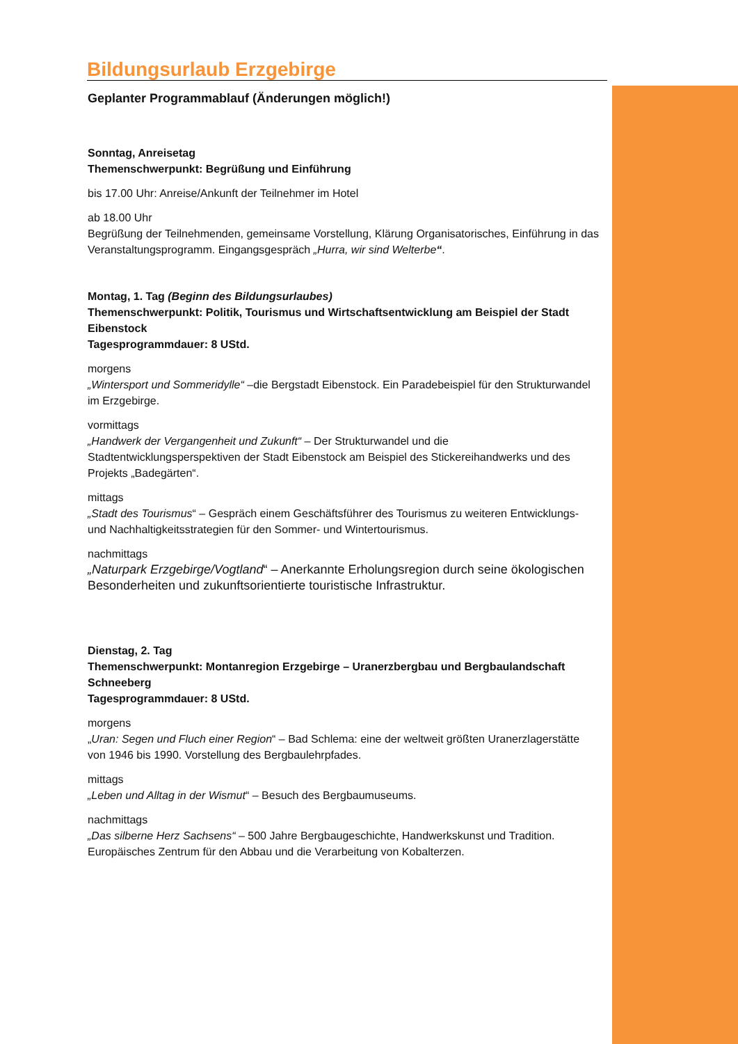Bildungsurlaub Erzgebirge
Geplanter Programmablauf (Änderungen möglich!)
Sonntag, Anreisetag
Themenschwerpunkt: Begrüßung und Einführung
bis 17.00 Uhr: Anreise/Ankunft der Teilnehmer im Hotel
ab 18.00 Uhr
Begrüßung der Teilnehmenden, gemeinsame Vorstellung, Klärung Organisatorisches, Einführung in das Veranstaltungsprogramm. Eingangsgespräch „Hurra, wir sind Welterbe“.
Montag, 1. Tag (Beginn des Bildungsurlaubes)
Themenschwerpunkt: Politik, Tourismus und Wirtschaftsentwicklung am Beispiel der Stadt Eibenstock
Tagesprogrammdauer: 8 UStd.
morgens
„Wintersport und Sommeridylle“ –die Bergstadt Eibenstock. Ein Paradebeispiel für den Strukturwandel im Erzgebirge.
vormittags
„Handwerk der Vergangenheit und Zukunft“ – Der Strukturwandel und die Stadtentwicklungsperspektiven der Stadt Eibenstock am Beispiel des Stickereihandwerks und des Projekts „Badegärten“.
mittags
„Stadt des Tourismus“ – Gespräch einem Geschäftsführer des Tourismus zu weiteren Entwicklungs- und Nachhaltigkeitsstrategien für den Sommer- und Wintertourismus.
nachmittags
„Naturpark Erzgebirge/Vogtland“ – Anerkannte Erholungsregion durch seine ökologischen Besonderheiten und zukunftsorientierte touristische Infrastruktur.
Dienstag, 2. Tag
Themenschwerpunkt: Montanregion Erzgebirge – Uranerzbergbau und Bergbaulandschaft Schneeberg
Tagesprogrammdauer: 8 UStd.
morgens
„Uran: Segen und Fluch einer Region“ – Bad Schlema: eine der weltweit größten Uranerzlagerstätte von 1946 bis 1990. Vorstellung des Bergbaulehrpfades.
mittags
„Leben und Alltag in der Wismut“ – Besuch des Bergbaumuseums.
nachmittags
„Das silberne Herz Sachsens“ – 500 Jahre Bergbaugeschichte, Handwerkskunst und Tradition. Europäisches Zentrum für den Abbau und die Verarbeitung von Kobalterzen.